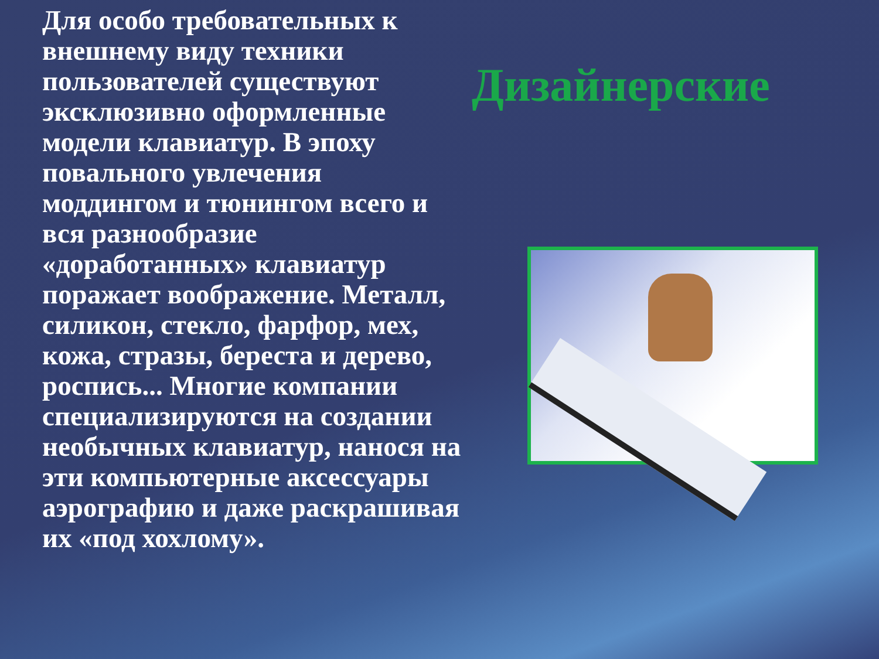Для особо требовательных к внешнему виду техники пользователей существуют эксклюзивно оформленные модели клавиатур. В эпоху повального увлечения моддингом и тюнингом всего и вся разнообразие «доработанных» клавиатур поражает воображение. Металл, силикон, стекло, фарфор, мех, кожа, стразы, береста и дерево, роспись... Многие компании специализируются на создании необычных клавиатур, нанося на эти компьютерные аксессуары аэрографию и даже раскрашивая их «под хохлому».
Дизайнерские